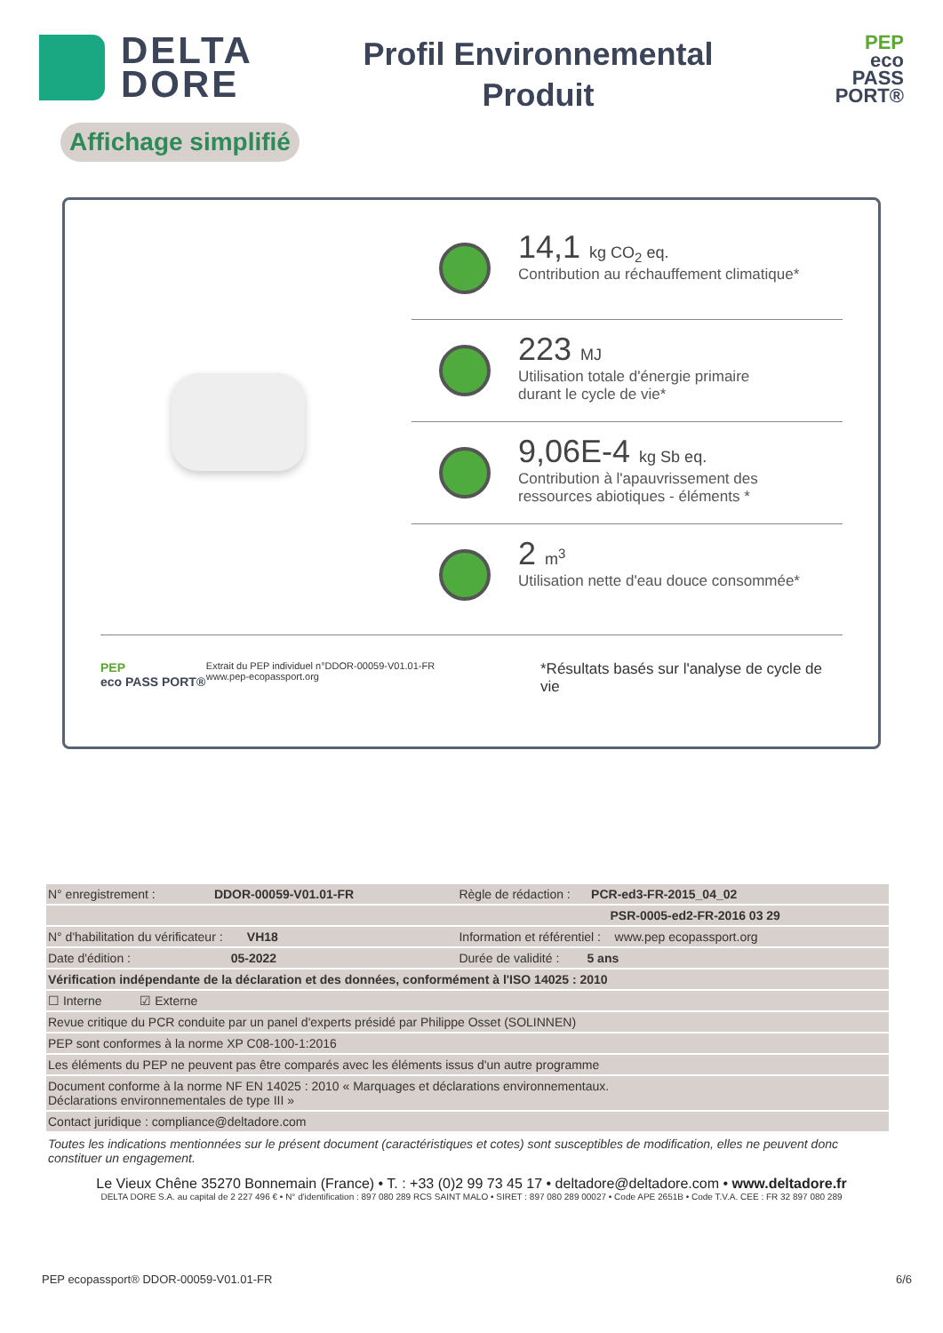DELTA
DORE
Profil Environnemental
Produit
PEP
eco
PASS
PORT®
Affichage simplifié
14,1 kg CO<sub>2</sub> eq.
Contribution au réchauffement climatique*
223 MJ
Utilisation totale d'énergie primaire
durant le cycle de vie*
9,06E-4 kg Sb eq.
Contribution à l'apauvrissement des
ressources abiotiques - éléments *
2 m<sup>3</sup>
Utilisation nette d'eau douce consommée*
PEP
eco PASS PORT®
Extrait du PEP individuel n°DDOR-00059-V01.01-FR
www.pep-ecopassport.org
*Résultats basés sur l'analyse de cycle de vie
| N° enregistrement : DDOR-00059-V01.01-FR | Règle de rédaction : PCR-ed3-FR-2015_04_02 |
| | PSR-0005-ed2-FR-2016 03 29 |
| N° d'habilitation du vérificateur : VH18 | Information et référentiel : www.pep ecopassport.org |
| Date d'édition : 05-2022 | Durée de validité : 5 ans |
| Vérification indépendante de la déclaration et des données, conformément à l'ISO 14025 : 2010 | |
| ☐ Interne ☑ Externe | |
| Revue critique du PCR conduite par un panel d'experts présidé par Philippe Osset (SOLINNEN) | |
| PEP sont conformes à la norme XP C08-100-1:2016 | |
| Les éléments du PEP ne peuvent pas être comparés avec les éléments issus d'un autre programme | |
| Document conforme à la norme NF EN 14025 : 2010 « Marquages et déclarations environnementaux. Déclarations environnementales de type III » | |
| Contact juridique : compliance@deltadore.com | |
Toutes les indications mentionnées sur le présent document (caractéristiques et cotes) sont susceptibles de modification, elles ne peuvent donc constituer un engagement.
Le Vieux Chêne 35270 Bonnemain (France) • T. : +33 (0)2 99 73 45 17 • deltadore@deltadore.com • www.deltadore.fr
DELTA DORE S.A. au capital de 2 227 496 € • N° d'identification : 897 080 289 RCS SAINT MALO • SIRET : 897 080 289 00027 • Code APE 2651B • Code T.V.A. CEE : FR 32 897 080 289
PEP ecopassport® DDOR-00059-V01.01-FR 6/6